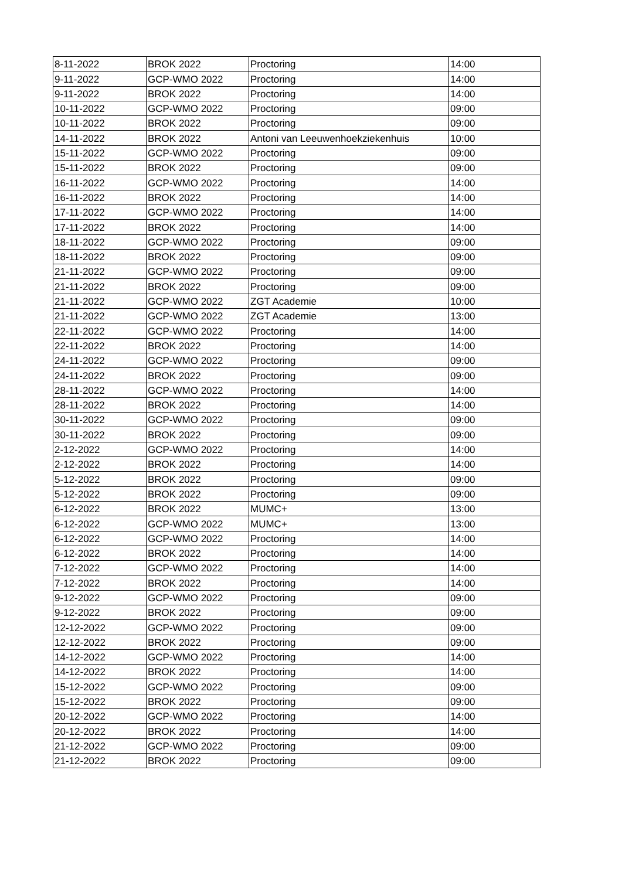| 8-11-2022 | BROK 2022 | Proctoring | 14:00 |
| 9-11-2022 | GCP-WMO 2022 | Proctoring | 14:00 |
| 9-11-2022 | BROK 2022 | Proctoring | 14:00 |
| 10-11-2022 | GCP-WMO 2022 | Proctoring | 09:00 |
| 10-11-2022 | BROK 2022 | Proctoring | 09:00 |
| 14-11-2022 | BROK 2022 | Antoni van Leeuwenhoekziekenhuis | 10:00 |
| 15-11-2022 | GCP-WMO 2022 | Proctoring | 09:00 |
| 15-11-2022 | BROK 2022 | Proctoring | 09:00 |
| 16-11-2022 | GCP-WMO 2022 | Proctoring | 14:00 |
| 16-11-2022 | BROK 2022 | Proctoring | 14:00 |
| 17-11-2022 | GCP-WMO 2022 | Proctoring | 14:00 |
| 17-11-2022 | BROK 2022 | Proctoring | 14:00 |
| 18-11-2022 | GCP-WMO 2022 | Proctoring | 09:00 |
| 18-11-2022 | BROK 2022 | Proctoring | 09:00 |
| 21-11-2022 | GCP-WMO 2022 | Proctoring | 09:00 |
| 21-11-2022 | BROK 2022 | Proctoring | 09:00 |
| 21-11-2022 | GCP-WMO 2022 | ZGT Academie | 10:00 |
| 21-11-2022 | GCP-WMO 2022 | ZGT Academie | 13:00 |
| 22-11-2022 | GCP-WMO 2022 | Proctoring | 14:00 |
| 22-11-2022 | BROK 2022 | Proctoring | 14:00 |
| 24-11-2022 | GCP-WMO 2022 | Proctoring | 09:00 |
| 24-11-2022 | BROK 2022 | Proctoring | 09:00 |
| 28-11-2022 | GCP-WMO 2022 | Proctoring | 14:00 |
| 28-11-2022 | BROK 2022 | Proctoring | 14:00 |
| 30-11-2022 | GCP-WMO 2022 | Proctoring | 09:00 |
| 30-11-2022 | BROK 2022 | Proctoring | 09:00 |
| 2-12-2022 | GCP-WMO 2022 | Proctoring | 14:00 |
| 2-12-2022 | BROK 2022 | Proctoring | 14:00 |
| 5-12-2022 | BROK 2022 | Proctoring | 09:00 |
| 5-12-2022 | BROK 2022 | Proctoring | 09:00 |
| 6-12-2022 | BROK 2022 | MUMC+ | 13:00 |
| 6-12-2022 | GCP-WMO 2022 | MUMC+ | 13:00 |
| 6-12-2022 | GCP-WMO 2022 | Proctoring | 14:00 |
| 6-12-2022 | BROK 2022 | Proctoring | 14:00 |
| 7-12-2022 | GCP-WMO 2022 | Proctoring | 14:00 |
| 7-12-2022 | BROK 2022 | Proctoring | 14:00 |
| 9-12-2022 | GCP-WMO 2022 | Proctoring | 09:00 |
| 9-12-2022 | BROK 2022 | Proctoring | 09:00 |
| 12-12-2022 | GCP-WMO 2022 | Proctoring | 09:00 |
| 12-12-2022 | BROK 2022 | Proctoring | 09:00 |
| 14-12-2022 | GCP-WMO 2022 | Proctoring | 14:00 |
| 14-12-2022 | BROK 2022 | Proctoring | 14:00 |
| 15-12-2022 | GCP-WMO 2022 | Proctoring | 09:00 |
| 15-12-2022 | BROK 2022 | Proctoring | 09:00 |
| 20-12-2022 | GCP-WMO 2022 | Proctoring | 14:00 |
| 20-12-2022 | BROK 2022 | Proctoring | 14:00 |
| 21-12-2022 | GCP-WMO 2022 | Proctoring | 09:00 |
| 21-12-2022 | BROK 2022 | Proctoring | 09:00 |